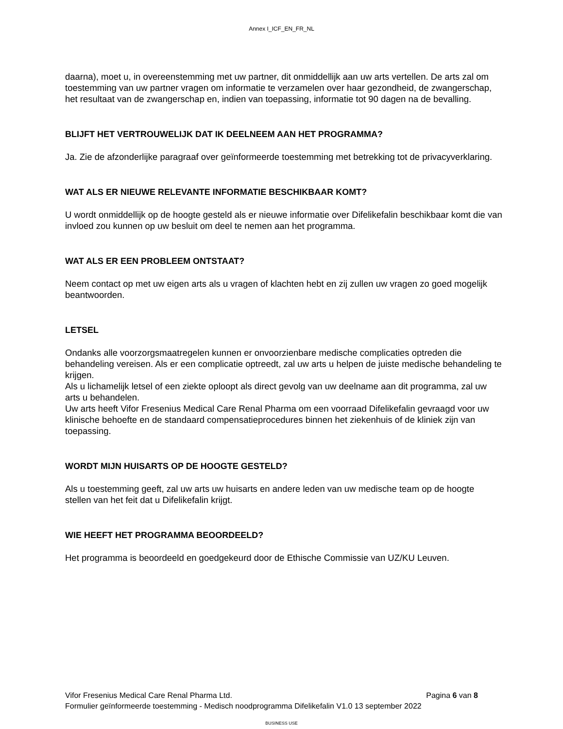Annex I_ICF_EN_FR_NL
daarna), moet u, in overeenstemming met uw partner, dit onmiddellijk aan uw arts vertellen. De arts zal om toestemming van uw partner vragen om informatie te verzamelen over haar gezondheid, de zwangerschap, het resultaat van de zwangerschap en, indien van toepassing, informatie tot 90 dagen na de bevalling.
BLIJFT HET VERTROUWELIJK DAT IK DEELNEEM AAN HET PROGRAMMA?
Ja. Zie de afzonderlijke paragraaf over geïnformeerde toestemming met betrekking tot de privacyverklaring.
WAT ALS ER NIEUWE RELEVANTE INFORMATIE BESCHIKBAAR KOMT?
U wordt onmiddellijk op de hoogte gesteld als er nieuwe informatie over Difelikefalin beschikbaar komt die van invloed zou kunnen op uw besluit om deel te nemen aan het programma.
WAT ALS ER EEN PROBLEEM ONTSTAAT?
Neem contact op met uw eigen arts als u vragen of klachten hebt en zij zullen uw vragen zo goed mogelijk beantwoorden.
LETSEL
Ondanks alle voorzorgsmaatregelen kunnen er onvoorzienbare medische complicaties optreden die behandeling vereisen. Als er een complicatie optreedt, zal uw arts u helpen de juiste medische behandeling te krijgen.
Als u lichamelijk letsel of een ziekte oploopt als direct gevolg van uw deelname aan dit programma, zal uw arts u behandelen.
Uw arts heeft Vifor Fresenius Medical Care Renal Pharma om een voorraad Difelikefalin gevraagd voor uw klinische behoefte en de standaard compensatieprocedures binnen het ziekenhuis of de kliniek zijn van toepassing.
WORDT MIJN HUISARTS OP DE HOOGTE GESTELD?
Als u toestemming geeft, zal uw arts uw huisarts en andere leden van uw medische team op de hoogte stellen van het feit dat u Difelikefalin krijgt.
WIE HEEFT HET PROGRAMMA BEOORDEELD?
Het programma is beoordeeld en goedgekeurd door de Ethische Commissie van UZ/KU Leuven.
Vifor Fresenius Medical Care Renal Pharma Ltd. Pagina 6 van 8
Formulier geïnformeerde toestemming - Medisch noodprogramma Difelikefalin V1.0 13 september 2022
BUSINESS USE